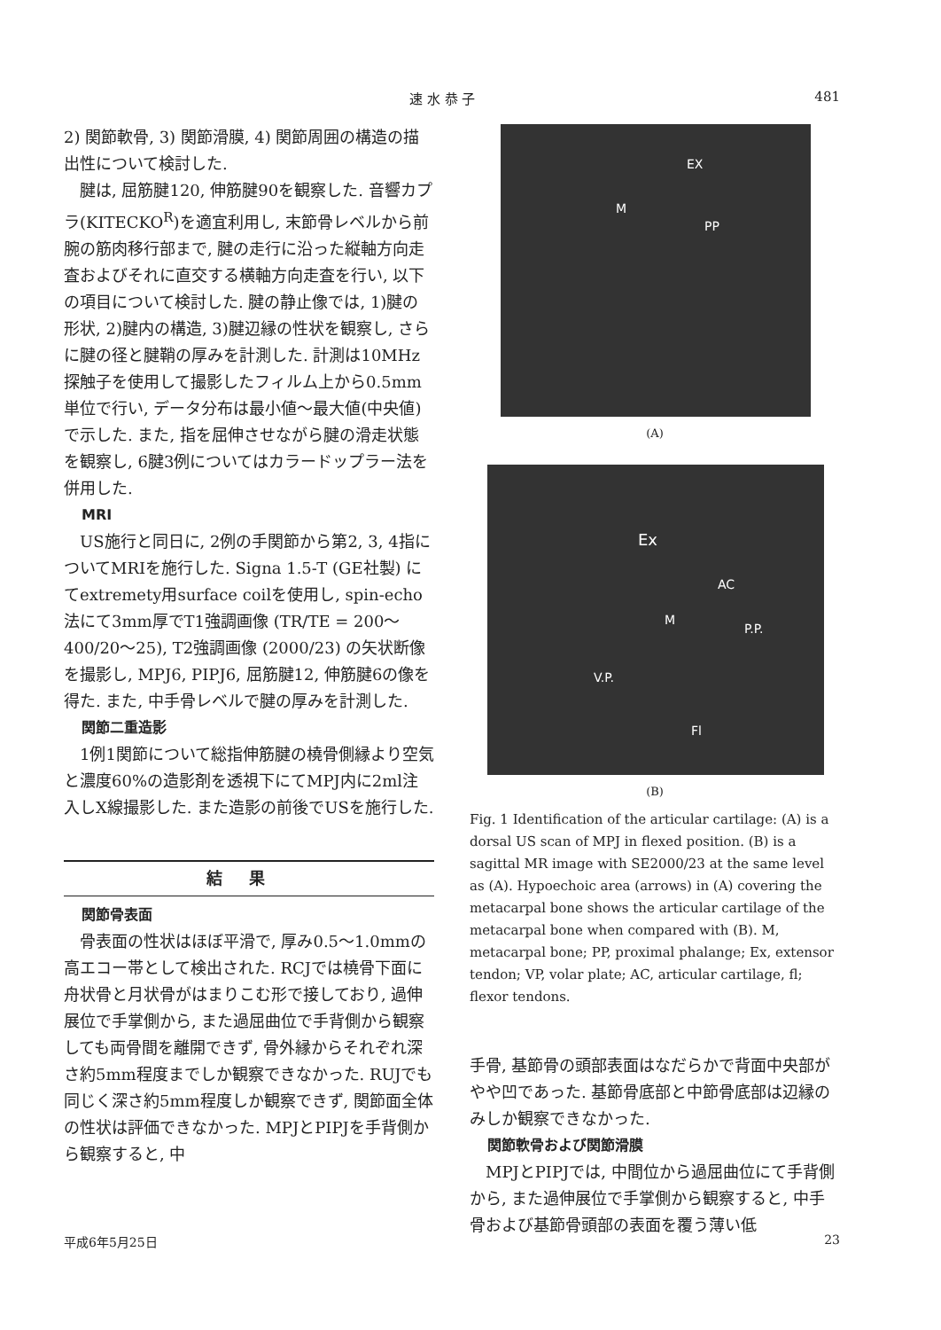速 水 恭 子 481
2) 関節軟骨, 3) 関節滑膜, 4) 関節周囲の構造の描出性について検討した.
腱は, 屈筋腱120, 伸筋腱90を観察した. 音響カプラ(KITECKO<sup>R</sup>)を適宜利用し, 末節骨レベルから前腕の筋肉移行部まで, 腱の走行に沿った縦軸方向走査およびそれに直交する横軸方向走査を行い, 以下の項目について検討した. 腱の静止像では, 1)腱の形状, 2)腱内の構造, 3)腱辺縁の性状を観察し, さらに腱の径と腱鞘の厚みを計測した. 計測は10MHz探触子を使用して撮影したフィルム上から0.5mm単位で行い, データ分布は最小値～最大値(中央値)で示した. また, 指を屈伸させながら腱の滑走状態を観察し, 6腱3例についてはカラードップラー法を併用した.
MRI
US施行と同日に, 2例の手関節から第2, 3, 4指についてMRIを施行した. Signa 1.5-T (GE社製) にてextremety用surface coilを使用し, spin-echo法にて3mm厚でT1強調画像 (TR/TE = 200～400/20～25), T2強調画像 (2000/23) の矢状断像を撮影し, MPJ6, PIPJ6, 屈筋腱12, 伸筋腱6の像を得た. また, 中手骨レベルで腱の厚みを計測した.
関節二重造影
1例1関節について総指伸筋腱の橈骨側縁より空気と濃度60%の造影剤を透視下にてMPJ内に2ml注入しX線撮影した. また造影の前後でUSを施行した.
結果
関節骨表面
骨表面の性状はほぼ平滑で, 厚み0.5～1.0mmの高エコー帯として検出された. RCJでは橈骨下面に舟状骨と月状骨がはまりこむ形で接しており, 過伸展位で手掌側から, また過屈曲位で手背側から観察しても両骨間を離開できず, 骨外縁からそれぞれ深さ約5mm程度までしか観察できなかった. RUJでも同じく深さ約5mm程度しか観察できず, 関節面全体の性状は評価できなかった. MPJとPIPJを手背側から観察すると, 中
EX
M
PP
(A)
Ex
AC
M
P.P.
V.P.
Fl
(B)
Fig. 1 Identification of the articular cartilage: (A) is a dorsal US scan of MPJ in flexed position. (B) is a sagittal MR image with SE2000/23 at the same level as (A). Hypoechoic area (arrows) in (A) covering the metacarpal bone shows the articular cartilage of the metacarpal bone when compared with (B). M, metacarpal bone; PP, proximal phalange; Ex, extensor tendon; VP, volar plate; AC, articular cartilage, fl; flexor tendons.
手骨, 基節骨の頭部表面はなだらかで背面中央部がやや凹であった. 基節骨底部と中節骨底部は辺縁のみしか観察できなかった.
関節軟骨および関節滑膜
MPJとPIPJでは, 中間位から過屈曲位にて手背側から, また過伸展位で手掌側から観察すると, 中手骨および基節骨頭部の表面を覆う薄い低
平成6年5月25日 23